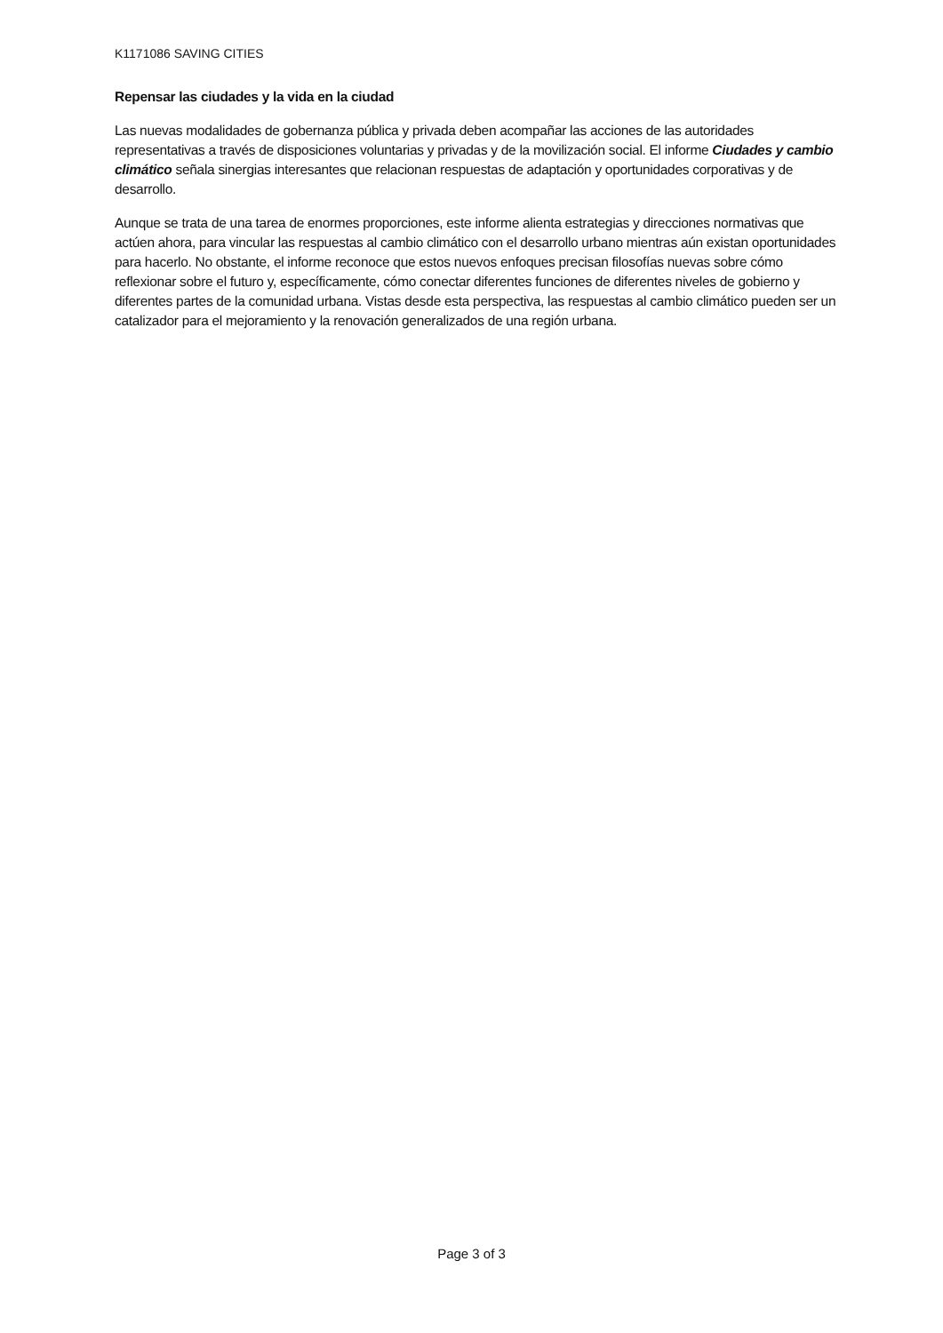K1171086 SAVING CITIES
Repensar las ciudades y la vida en la ciudad
Las nuevas modalidades de gobernanza pública y privada deben acompañar las acciones de las autoridades representativas a través de disposiciones voluntarias y privadas y de la movilización social. El informe Ciudades y cambio climático señala sinergias interesantes que relacionan respuestas de adaptación y oportunidades corporativas y de desarrollo.
Aunque se trata de una tarea de enormes proporciones, este informe alienta estrategias y direcciones normativas que actúen ahora, para vincular las respuestas al cambio climático con el desarrollo urbano mientras aún existan oportunidades para hacerlo. No obstante, el informe reconoce que estos nuevos enfoques precisan filosofías nuevas sobre cómo reflexionar sobre el futuro y, específicamente, cómo conectar diferentes funciones de diferentes niveles de gobierno y diferentes partes de la comunidad urbana. Vistas desde esta perspectiva, las respuestas al cambio climático pueden ser un catalizador para el mejoramiento y la renovación generalizados de una región urbana.
Page 3 of 3